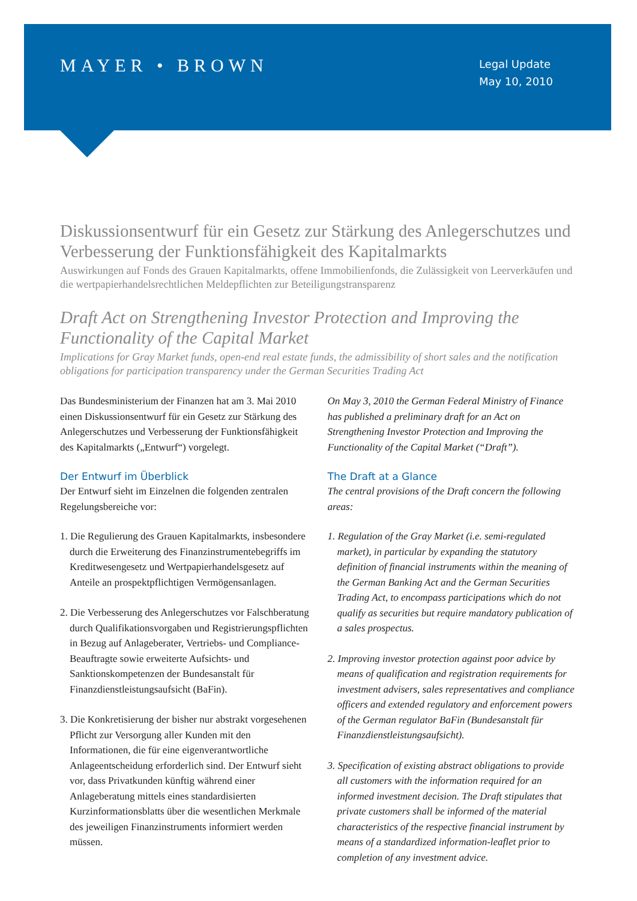MAYER • BROWN
Legal Update
May 10, 2010
Diskussionsentwurf für ein Gesetz zur Stärkung des Anlegerschutzes und Verbesserung der Funktionsfähigkeit des Kapitalmarkts
Auswirkungen auf Fonds des Grauen Kapitalmarkts, offene Immobilienfonds, die Zulässigkeit von Leerverkäufen und die wertpapierhandelsrechtlichen Meldepflichten zur Beteiligungstransparenz
Draft Act on Strengthening Investor Protection and Improving the Functionality of the Capital Market
Implications for Gray Market funds, open-end real estate funds, the admissibility of short sales and the notification obligations for participation transparency under the German Securities Trading Act
Das Bundesministerium der Finanzen hat am 3. Mai 2010 einen Diskussionsentwurf für ein Gesetz zur Stärkung des Anlegerschutzes und Verbesserung der Funktionsfähigkeit des Kapitalmarkts („Entwurf“) vorgelegt.
Der Entwurf im Überblick
Der Entwurf sieht im Einzelnen die folgenden zentralen Regelungsbereiche vor:
1. Die Regulierung des Grauen Kapitalmarkts, insbesondere durch die Erweiterung des Finanzinstrumentebegriffs im Kreditwesengesetz und Wertpapierhandelsgesetz auf Anteile an prospektpflichtigen Vermögensanlagen.
2. Die Verbesserung des Anlegerschutzes vor Falschberatung durch Qualifikationsvorgaben und Registrierungspflichten in Bezug auf Anlageberater, Vertriebs- und Compliance-Beauftragte sowie erweiterte Aufsichts- und Sanktionskompetenzen der Bundesanstalt für Finanzdienstleistungsaufsicht (BaFin).
3. Die Konkretisierung der bisher nur abstrakt vorgesehenen Pflicht zur Versorgung aller Kunden mit den Informationen, die für eine eigenverantwortliche Anlageentscheidung erforderlich sind. Der Entwurf sieht vor, dass Privatkunden künftig während einer Anlageberatung mittels eines standardisierten Kurzinformationsblatts über die wesentlichen Merkmale des jeweiligen Finanzinstruments informiert werden müssen.
On May 3, 2010 the German Federal Ministry of Finance has published a preliminary draft for an Act on Strengthening Investor Protection and Improving the Functionality of the Capital Market (“Draft”).
The Draft at a Glance
The central provisions of the Draft concern the following areas:
1. Regulation of the Gray Market (i.e. semi-regulated market), in particular by expanding the statutory definition of financial instruments within the meaning of the German Banking Act and the German Securities Trading Act, to encompass participations which do not qualify as securities but require mandatory publication of a sales prospectus.
2. Improving investor protection against poor advice by means of qualification and registration requirements for investment advisers, sales representatives and compliance officers and extended regulatory and enforcement powers of the German regulator BaFin (Bundesanstalt für Finanzdienstleistungsaufsicht).
3. Specification of existing abstract obligations to provide all customers with the information required for an informed investment decision. The Draft stipulates that private customers shall be informed of the material characteristics of the respective financial instrument by means of a standardized information-leaflet prior to completion of any investment advice.